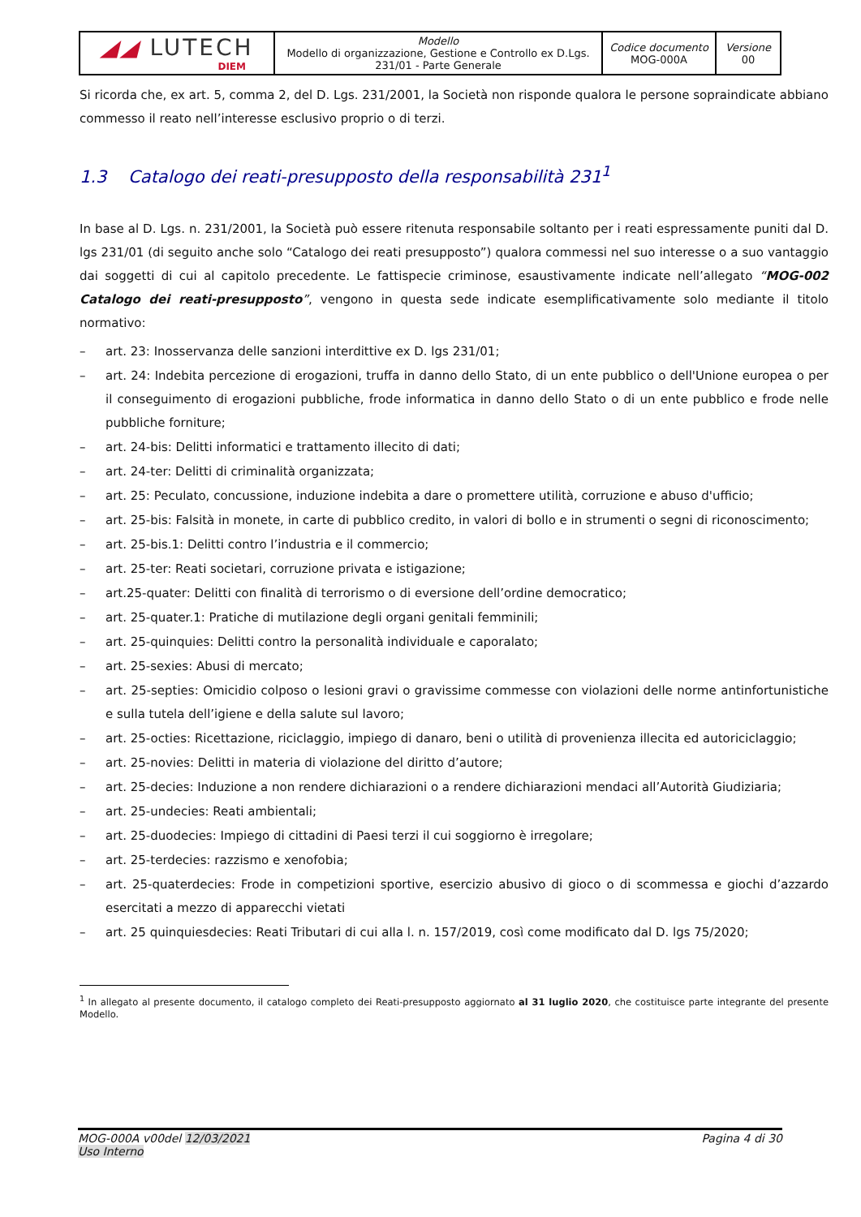| ◢◢ LUTECH DIEM | Modello Modello di organizzazione, Gestione e Controllo ex D.Lgs. 231/01 - Parte Generale | Codice documento MOG-000A | Versione 00 |
Si ricorda che, ex art. 5, comma 2, del D. Lgs. 231/2001, la Società non risponde qualora le persone sopraindicate abbiano commesso il reato nell’interesse esclusivo proprio o di terzi.
1.3 Catalogo dei reati-presupposto della responsabilità 231<sup>1</sup>
In base al D. Lgs. n. 231/2001, la Società può essere ritenuta responsabile soltanto per i reati espressamente puniti dal D. lgs 231/01 (di seguito anche solo “Catalogo dei reati presupposto”) qualora commessi nel suo interesse o a suo vantaggio dai soggetti di cui al capitolo precedente. Le fattispecie criminose, esaustivamente indicate nell’allegato “MOG-002 Catalogo dei reati-presupposto”, vengono in questa sede indicate esemplificativamente solo mediante il titolo normativo:
– art. 23: Inosservanza delle sanzioni interdittive ex D. lgs 231/01;
– art. 24: Indebita percezione di erogazioni, truffa in danno dello Stato, di un ente pubblico o dell'Unione europea o per il conseguimento di erogazioni pubbliche, frode informatica in danno dello Stato o di un ente pubblico e frode nelle pubbliche forniture;
– art. 24-bis: Delitti informatici e trattamento illecito di dati;
– art. 24-ter: Delitti di criminalità organizzata;
– art. 25: Peculato, concussione, induzione indebita a dare o promettere utilità, corruzione e abuso d'ufficio;
– art. 25-bis: Falsità in monete, in carte di pubblico credito, in valori di bollo e in strumenti o segni di riconoscimento;
– art. 25-bis.1: Delitti contro l’industria e il commercio;
– art. 25-ter: Reati societari, corruzione privata e istigazione;
– art.25-quater: Delitti con finalità di terrorismo o di eversione dell’ordine democratico;
– art. 25-quater.1: Pratiche di mutilazione degli organi genitali femminili;
– art. 25-quinquies: Delitti contro la personalità individuale e caporalato;
– art. 25-sexies: Abusi di mercato;
– art. 25-septies: Omicidio colposo o lesioni gravi o gravissime commesse con violazioni delle norme antinfortunistiche e sulla tutela dell’igiene e della salute sul lavoro;
– art. 25-octies: Ricettazione, riciclaggio, impiego di danaro, beni o utilità di provenienza illecita ed autoriciclaggio;
– art. 25-novies: Delitti in materia di violazione del diritto d’autore;
– art. 25-decies: Induzione a non rendere dichiarazioni o a rendere dichiarazioni mendaci all’Autorità Giudiziaria;
– art. 25-undecies: Reati ambientali;
– art. 25-duodecies: Impiego di cittadini di Paesi terzi il cui soggiorno è irregolare;
– art. 25-terdecies: razzismo e xenofobia;
– art. 25-quaterdecies: Frode in competizioni sportive, esercizio abusivo di gioco o di scommessa e giochi d’azzardo esercitati a mezzo di apparecchi vietati
– art. 25 quinquiesdecies: Reati Tributari di cui alla l. n. 157/2019, così come modificato dal D. lgs 75/2020;
<sup>1</sup> In allegato al presente documento, il catalogo completo dei Reati-presupposto aggiornato al 31 luglio 2020, che costituisce parte integrante del presente Modello.
MOG-000A v00del 12/03/2021
Uso Interno
Pagina 4 di 30